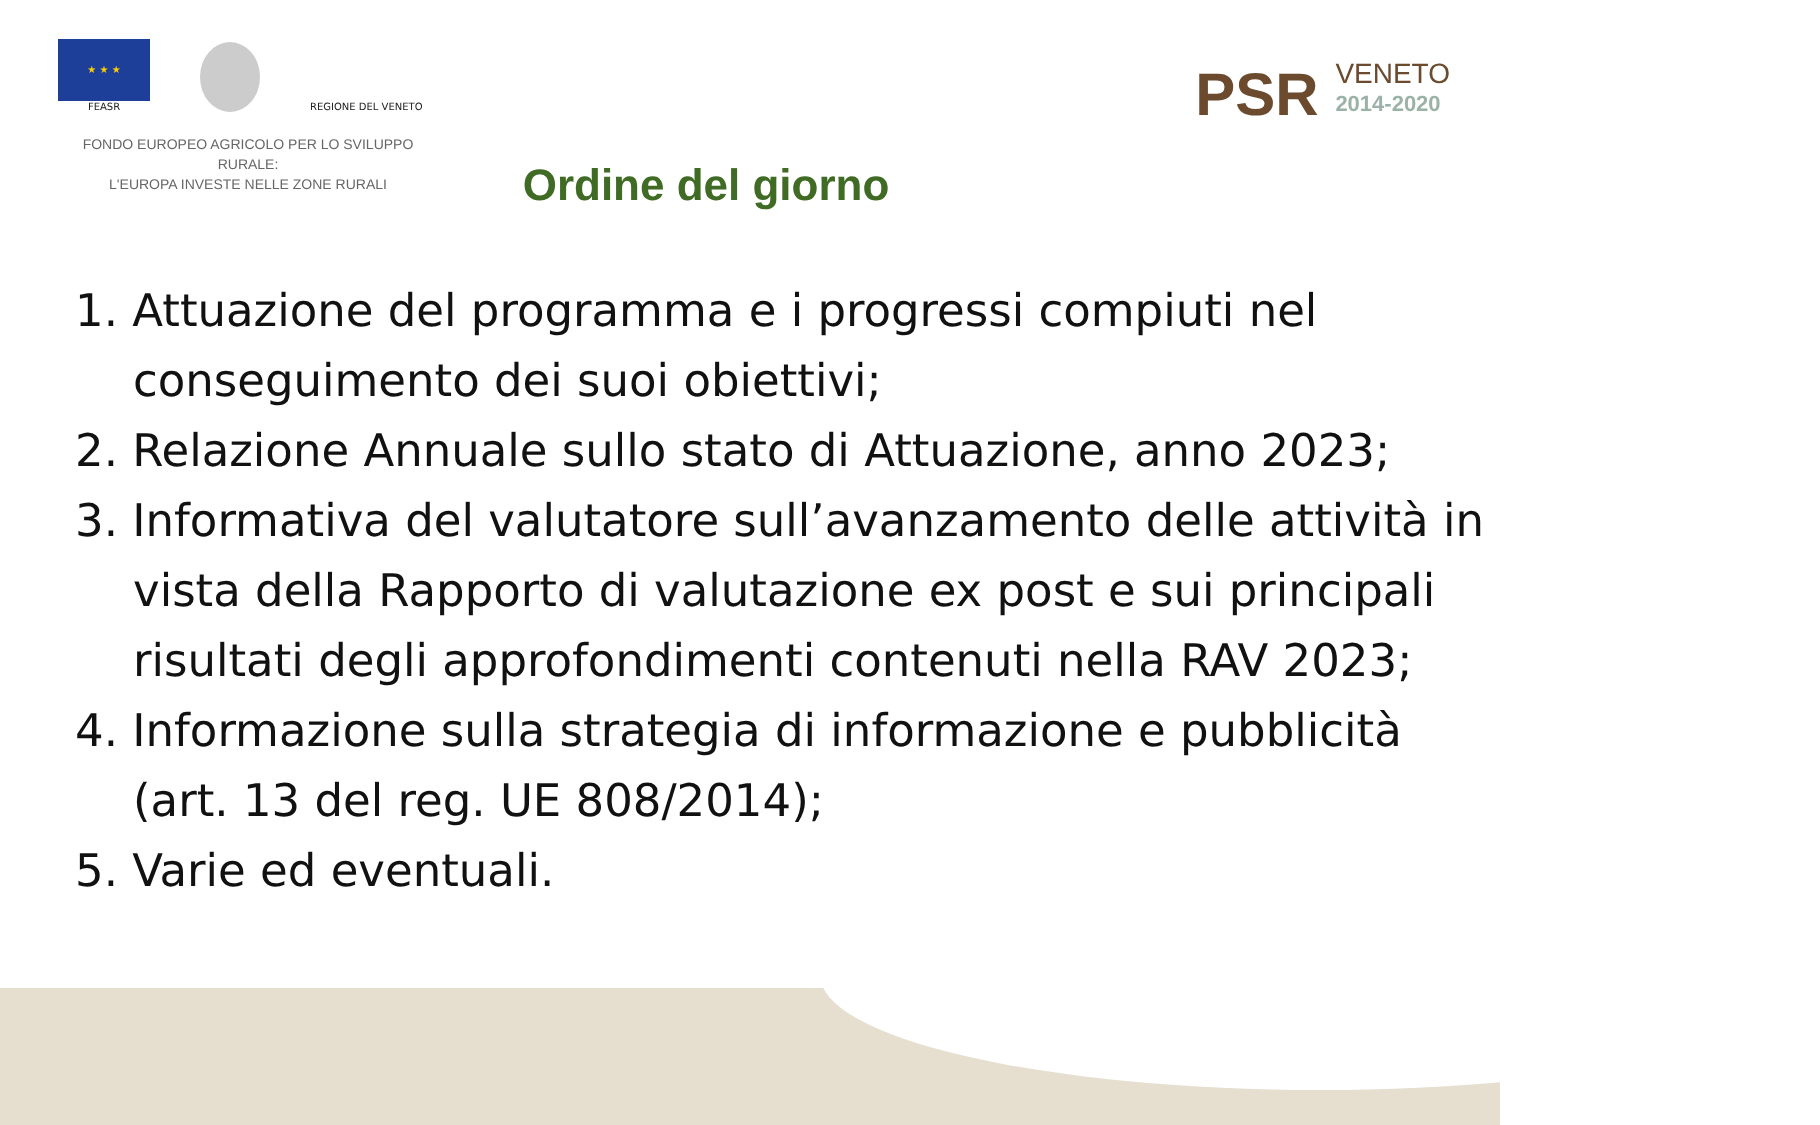★ ★ ★
FEASR
REGIONE DEL VENETO
FONDO EUROPEO AGRICOLO PER LO SVILUPPO RURALE:
L'EUROPA INVESTE NELLE ZONE RURALI
PSR VENETO
2014-2020
Ordine del giorno
1. Attuazione del programma e i progressi compiuti nel conseguimento dei suoi obiettivi;
2. Relazione Annuale sullo stato di Attuazione, anno 2023;
3. Informativa del valutatore sull’avanzamento delle attività in vista della Rapporto di valutazione ex post e sui principali risultati degli approfondimenti contenuti nella RAV 2023;
4. Informazione sulla strategia di informazione e pubblicità (art. 13 del reg. UE 808/2014);
5. Varie ed eventuali.